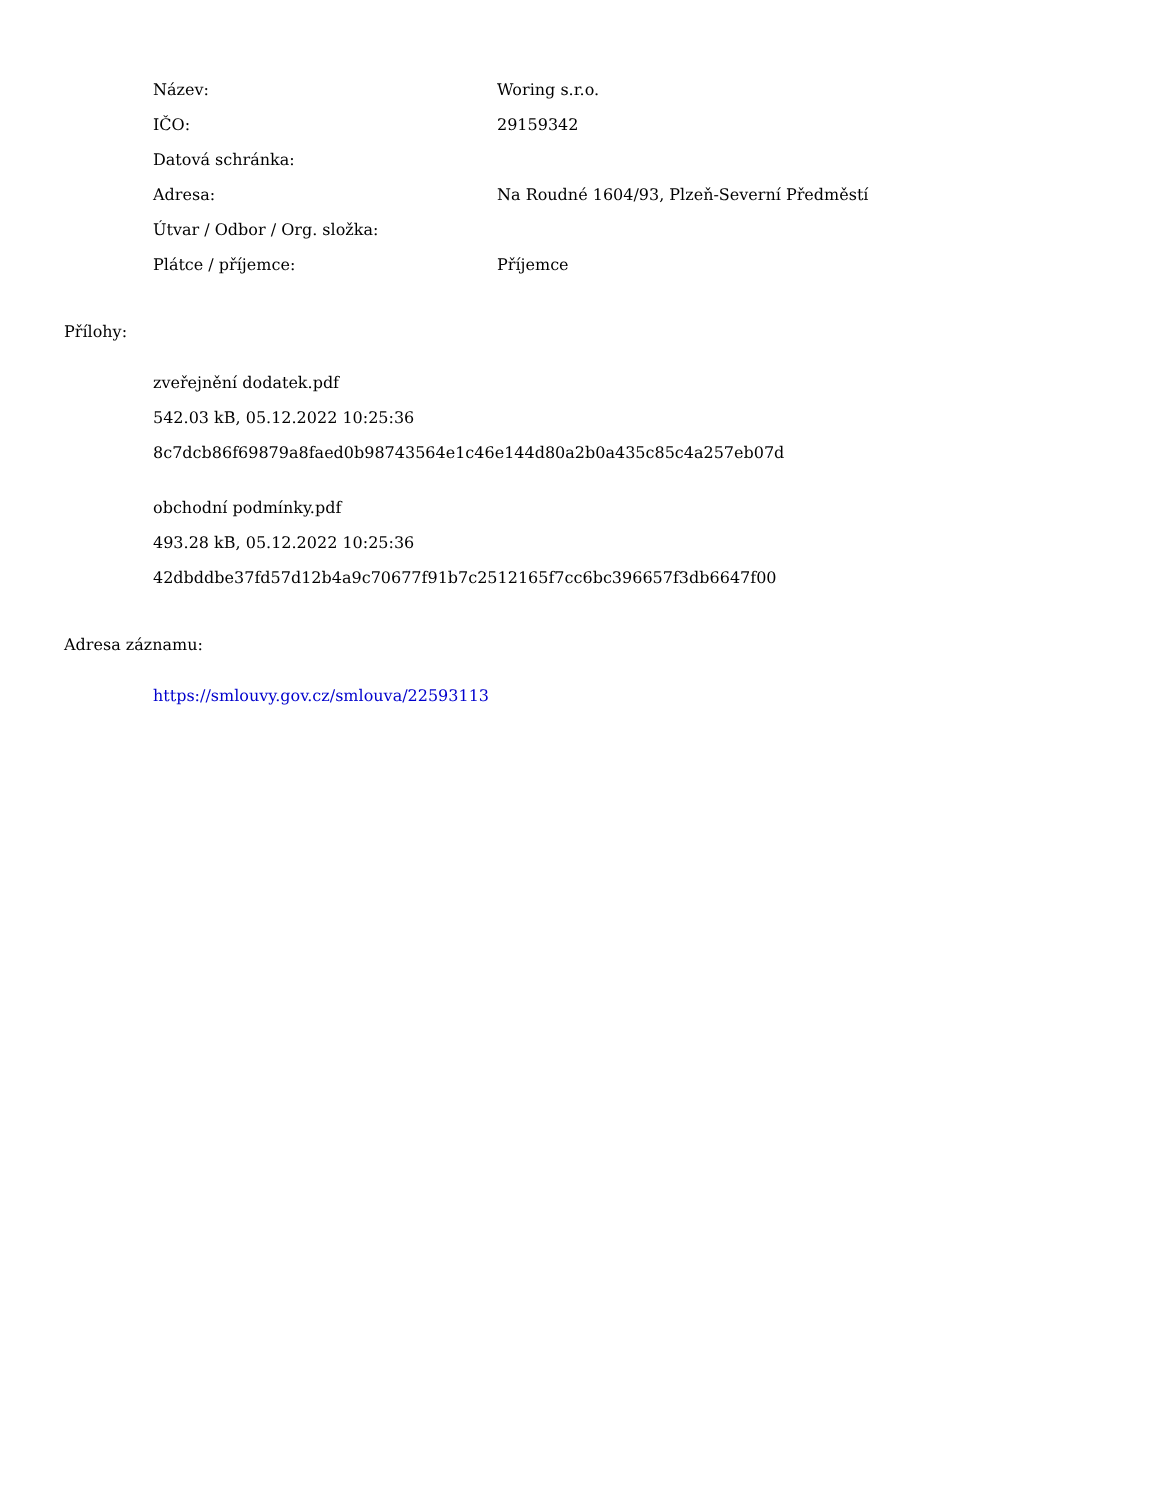| Název: | Woring s.r.o. |
| IČO: | 29159342 |
| Datová schránka: | |
| Adresa: | Na Roudné 1604/93, Plzeň-Severní Předměstí |
| Útvar / Odbor / Org. složka: | |
| Plátce / příjemce: | Příjemce |
Přílohy:
zveřejnění dodatek.pdf
542.03 kB, 05.12.2022 10:25:36
8c7dcb86f69879a8faed0b98743564e1c46e144d80a2b0a435c85c4a257eb07d
obchodní podmínky.pdf
493.28 kB, 05.12.2022 10:25:36
42dbddbe37fd57d12b4a9c70677f91b7c2512165f7cc6bc396657f3db6647f00
Adresa záznamu:
https://smlouvy.gov.cz/smlouva/22593113